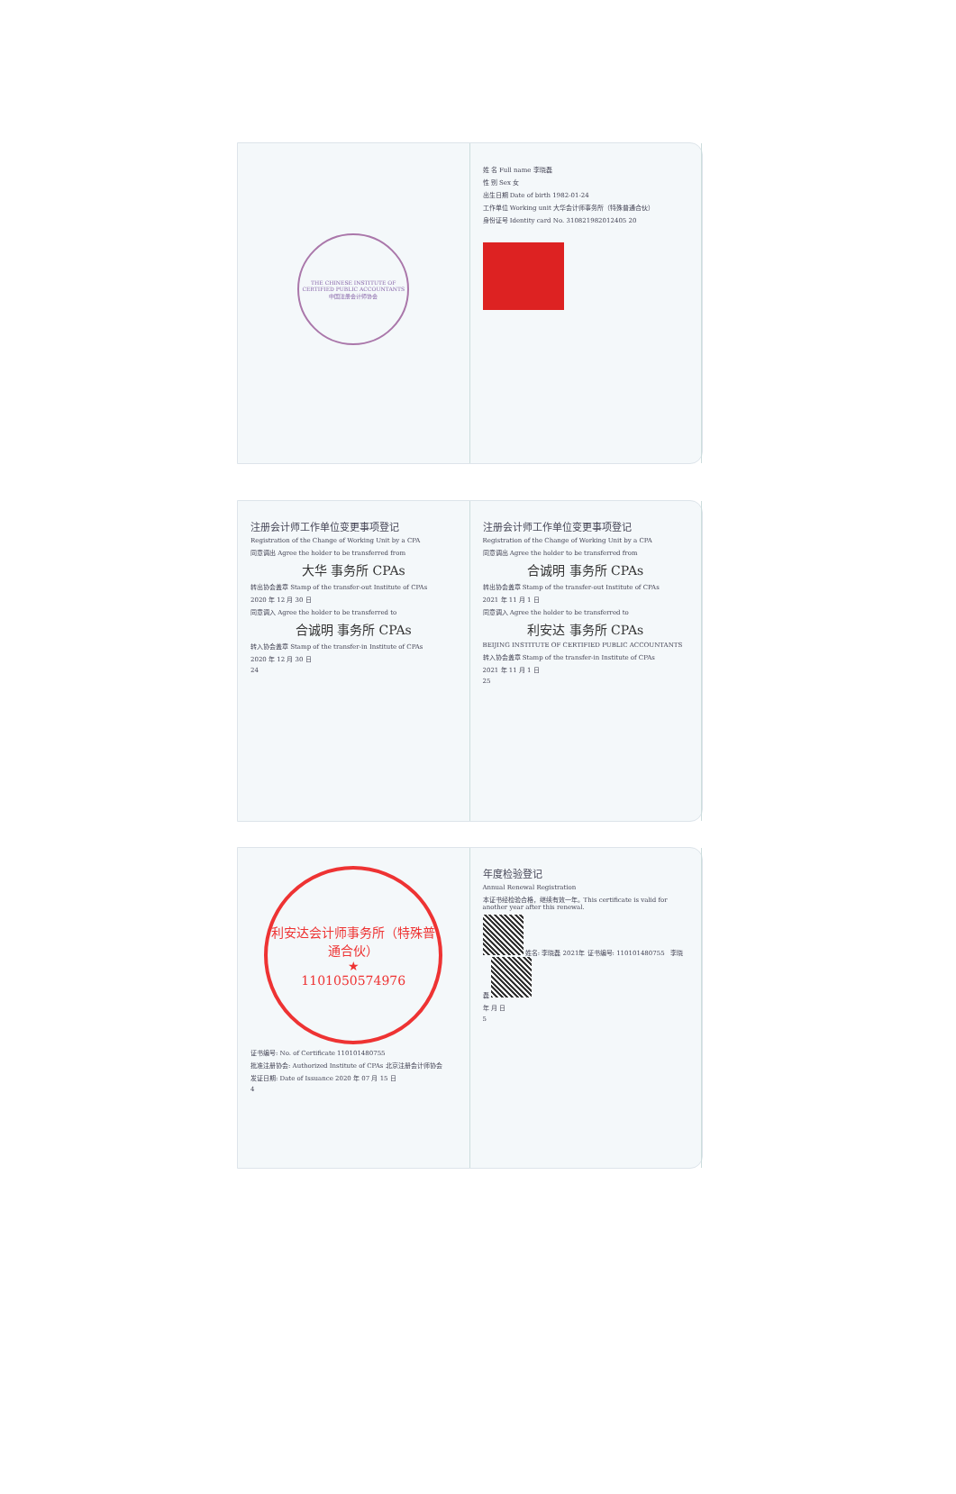THE CHINESE INSTITUTE OF CERTIFIED PUBLIC ACCOUNTANTS 中国注册会计师协会
姓 名 Full name 李晓磊
性 别 Sex 女
出生日期 Date of birth 1982-01-24
工作单位 Working unit 大华会计师事务所（特殊普通合伙）
身份证号 Identity card No. 310821982012405 20
注册会计师工作单位变更事项登记
Registration of the Change of Working Unit by a CPA
同意调出 Agree the holder to be transferred from
大华 事务所 CPAs
转出协会盖章 Stamp of the transfer-out Institute of CPAs
2020 年 12 月 30 日
同意调入 Agree the holder to be transferred to
合诚明 事务所 CPAs
转入协会盖章 Stamp of the transfer-in Institute of CPAs
2020 年 12 月 30 日
24
注册会计师工作单位变更事项登记
Registration of the Change of Working Unit by a CPA
同意调出 Agree the holder to be transferred from
合诚明 事务所 CPAs
转出协会盖章 Stamp of the transfer-out Institute of CPAs
2021 年 11 月 1 日
同意调入 Agree the holder to be transferred to
利安达 事务所 CPAs
BEIJING INSTITUTE OF CERTIFIED PUBLIC ACCOUNTANTS
转入协会盖章 Stamp of the transfer-in Institute of CPAs
2021 年 11 月 1 日
25
利安达会计师事务所（特殊普通合伙）
★
1101050574976
证书编号: No. of Certificate 110101480755
批准注册协会: Authorized Institute of CPAs 北京注册会计师协会
发证日期: Date of Issuance 2020 年 07 月 15 日
4
年度检验登记
Annual Renewal Registration
本证书经检验合格，继续有效一年。This certificate is valid for another year after this renewal.
姓名: 李晓磊 2021年 证书编号: 110101480755 李晓磊
年 月 日
5